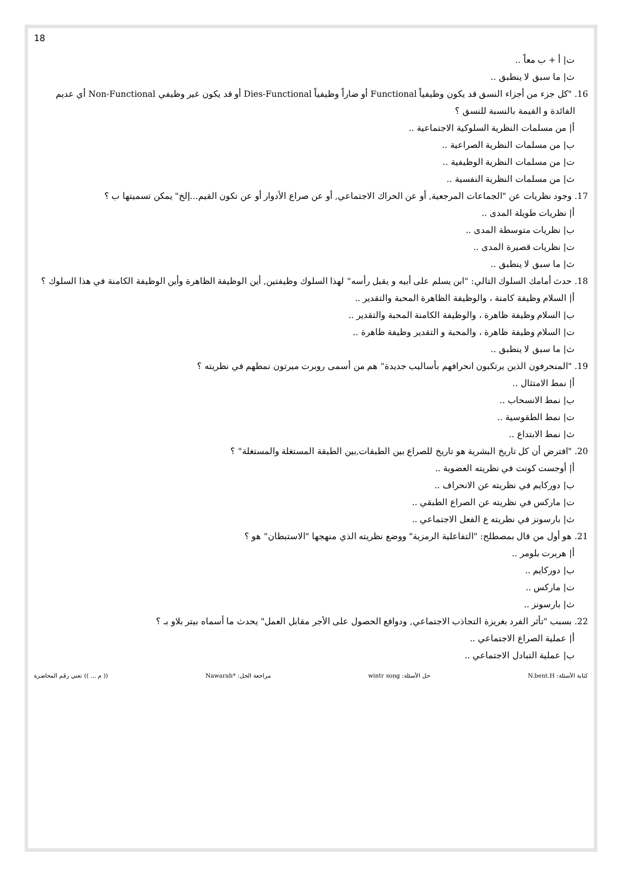18
ت| أ + ب معاً ..
ث| ما سبق لا ينطبق ..
16. "كل جزء من أجزاء النسق قد يكون وظيفياً Functional أو ضاراً وظيفياً Dies-Functional أو قد يكون غير وظيفي Non-Functional أي عديم الفائدة و القيمة بالنسبة للنسق ؟
أ| من مسلمات النظرية السلوكية الاجتماعية ..
ب| من مسلمات النظرية الصراعية ..
ت| من مسلمات النظرية الوظيفية ..
ث| من مسلمات النظرية النفسية ..
17. وجود نظريات عن "الجماعات المرجعية, أو عن الحراك الاجتماعي, أو عن صراع الأدوار أو عن تكون القيم...إلخ" يمكن تسميتها ب ؟
أ| نظريات طويلة المدى ..
ب| نظريات متوسطة المدى ..
ت| نظريات قصيرة المدى ..
ث| ما سبق لا ينطبق ..
18. حدث أمامك السلوك التالي: "ابن يسلم على أبيه و يقبل رأسه" لهذا السلوك وظيفتين, أين الوظيفة الظاهرة وأين الوظيفة الكامنة في هذا السلوك ؟
أ| السلام وظيفة كامنة ، والوظيفة الظاهرة المحبة والتقدير ..
ب| السلام وظيفة ظاهرة ، والوظيفة الكامنة المحبة والتقدير ..
ت| السلام وظيفة ظاهرة ، والمحبة و التقدير وظيفة ظاهرة ..
ث| ما سبق لا ينطبق ..
19. "المنحرفون الذين يرتكبون انحرافهم بأساليب جديدة" هم من أسمى روبرت ميرتون نمطهم في نظريته ؟
أ| نمط الامتثال ..
ب| نمط الانسحاب ..
ت| نمط الطقوسية ..
ث| نمط الابتداع ..
20. "افترض أن كل تاريخ البشرية هو تاريخ للصراع بين الطبقات,بين الطبقة المستغلة والمستغلة" ؟
أ| أوجست كونت في نظريته العضوية ..
ب| دوركايم في نظريته عن الانحراف ..
ت| ماركس في نظريته عن الصراع الطبقي ..
ث| بارسونز في نظريته ع الفعل الاجتماعي ..
21. هو أول من قال بمصطلح: "التفاعلية الرمزية" ووضع نظريته الذي منهجها "الاستبطان" هو ؟
أ| هربرت بلومر ..
ب| دوركايم ..
ت| ماركس ..
ث| بارسونز ..
22. بسبب "تأثر الفرد بغريزة التجاذب الاجتماعي, ودوافع الحصول على الأجر مقابل العمل" يحدث ما أسماه بيتر بلاو بـ ؟
أ| عملية الصراع الاجتماعي ..
ب| عملية التبادل الاجتماعي ..
كتابة الأسئلة: N.bent.H حل الأسئلة: wintr song مراجعة الحل: *Nawarah (( م ... )) تعني رقم المحاضرة